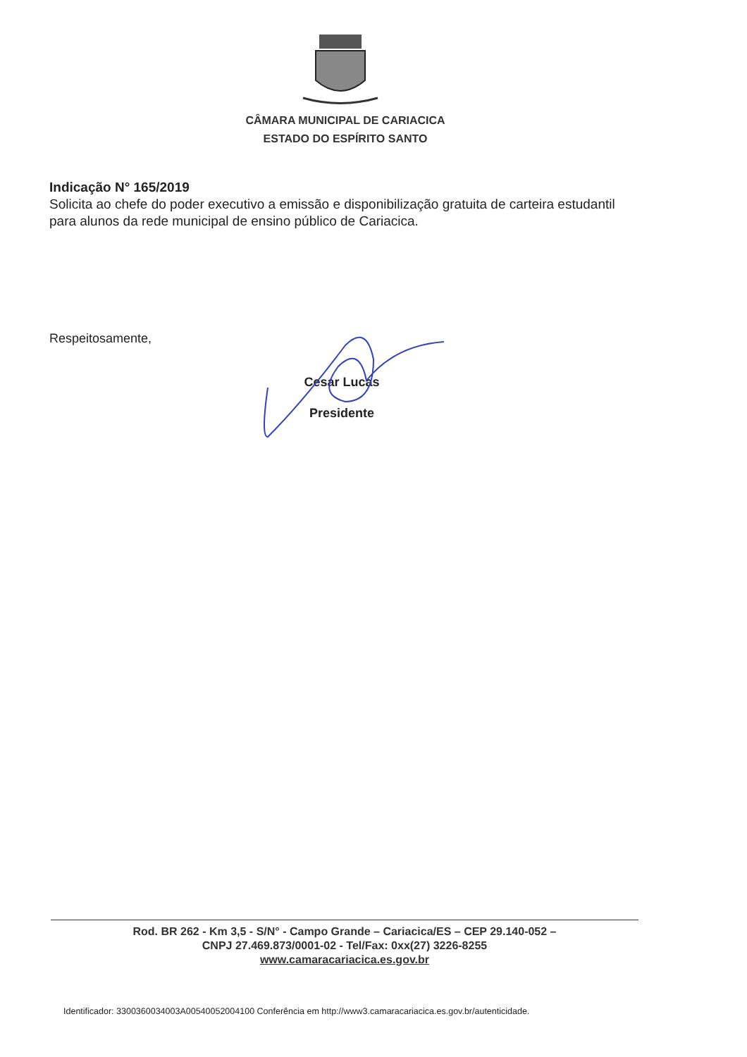CÂMARA MUNICIPAL DE CARIACICA
ESTADO DO ESPÍRITO SANTO
Indicação N° 165/2019
Solicita ao chefe do poder executivo a emissão e disponibilização gratuita de carteira estudantil para alunos da rede municipal de ensino público de Cariacica.
Respeitosamente,
Cesar Lucas
Presidente
Rod. BR 262 - Km 3,5 - S/N° - Campo Grande – Cariacica/ES – CEP 29.140-052 –
CNPJ 27.469.873/0001-02 - Tel/Fax: 0xx(27) 3226-8255
www.camaracariacica.es.gov.br
Identificador: 3300360034003A00540052004100 Conferência em http://www3.camaracariacica.es.gov.br/autenticidade.